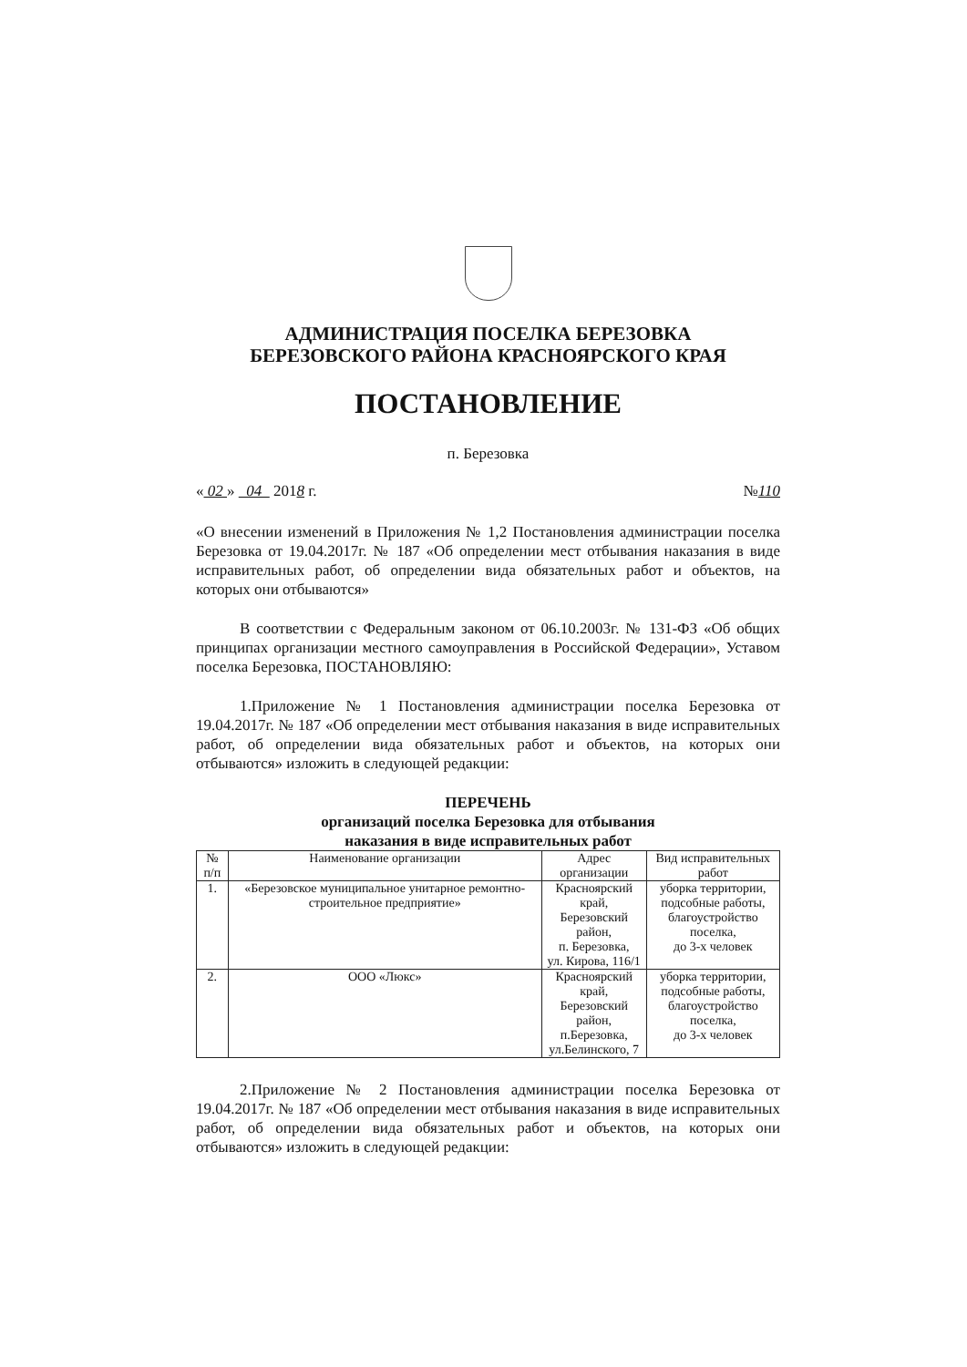АДМИНИСТРАЦИЯ ПОСЕЛКА БЕРЕЗОВКА
БЕРЕЗОВСКОГО РАЙОНА КРАСНОЯРСКОГО КРАЯ
ПОСТАНОВЛЕНИЕ
п. Березовка
« 02 » 04 2018 г. №110
«О внесении изменений в Приложения № 1,2 Постановления администрации поселка Березовка от 19.04.2017г. № 187 «Об определении мест отбывания наказания в виде исправительных работ, об определении вида обязательных работ и объектов, на которых они отбываются»
В соответствии с Федеральным законом от 06.10.2003г. № 131-ФЗ «Об общих принципах организации местного самоуправления в Российской Федерации», Уставом поселка Березовка, ПОСТАНОВЛЯЮ:
1.Приложение № 1 Постановления администрации поселка Березовка от 19.04.2017г. № 187 «Об определении мест отбывания наказания в виде исправительных работ, об определении вида обязательных работ и объектов, на которых они отбываются» изложить в следующей редакции:
ПЕРЕЧЕНЬ
организаций поселка Березовка для отбывания
наказания в виде исправительных работ
| № п/п | Наименование организации | Адрес организации | Вид исправительных работ |
| --- | --- | --- | --- |
| 1. | «Березовское муниципальное унитарное ремонтно-строительное предприятие» | Красноярский край, Березовский район, п. Березовка, ул. Кирова, 116/1 | уборка территории, подсобные работы, благоустройство поселка, до 3-х человек |
| 2. | ООО «Люкс» | Красноярский край, Березовский район, п.Березовка, ул.Белинского, 7 | уборка территории, подсобные работы, благоустройство поселка, до 3-х человек |
2.Приложение № 2 Постановления администрации поселка Березовка от 19.04.2017г. № 187 «Об определении мест отбывания наказания в виде исправительных работ, об определении вида обязательных работ и объектов, на которых они отбываются» изложить в следующей редакции: